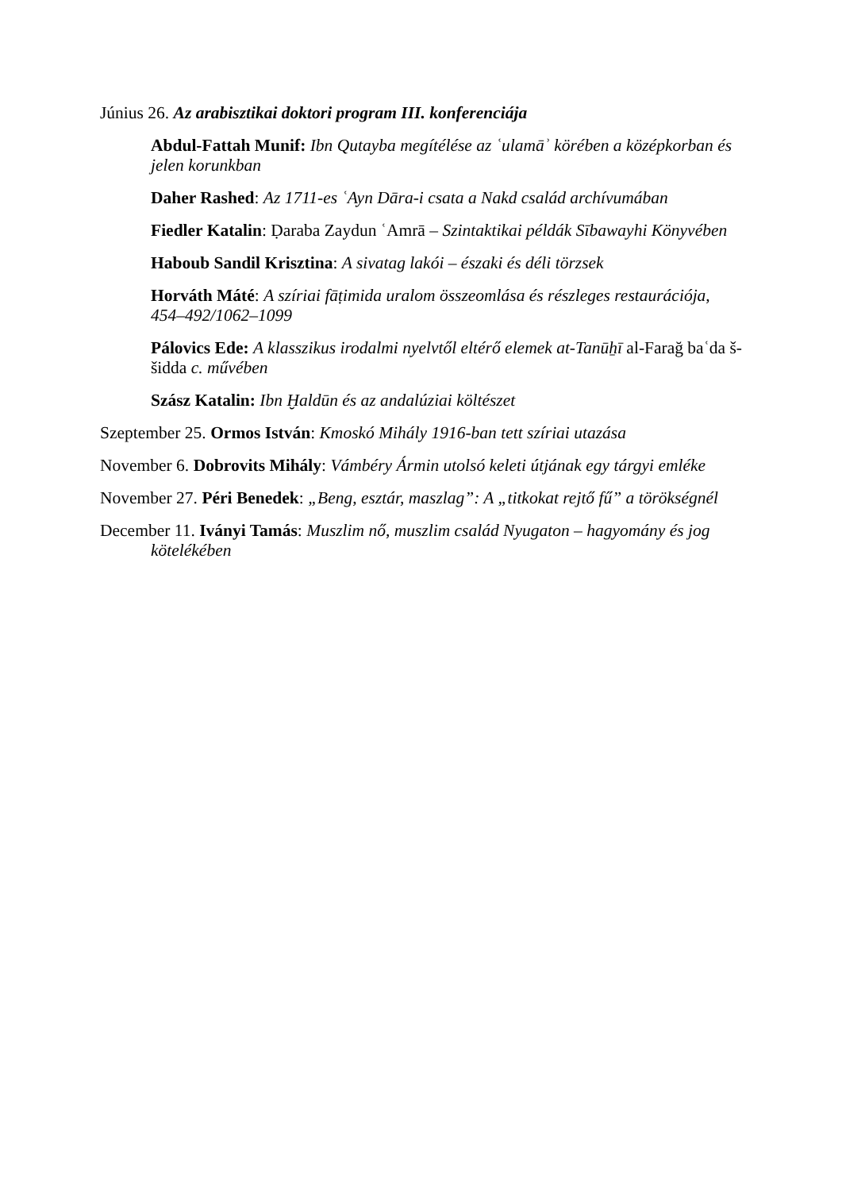Június 26. Az arabisztikai doktori program III. konferenciája
Abdul-Fattah Munif: Ibn Qutayba megítélése az ʿulamāʾ körében a középkorban és jelen korunkban
Daher Rashed: Az 1711-es ʿAyn Dāra-i csata a Nakd család archívumában
Fiedler Katalin: Ḍaraba Zaydun ʿAmrā – Szintaktikai példák Sībawayhi Könyvében
Haboub Sandil Krisztina: A sivatag lakói – északi és déli törzsek
Horváth Máté: A szíriai fāṭimida uralom összeomlása és részleges restaurációja, 454–492/1062–1099
Pálovics Ede: A klasszikus irodalmi nyelvtől eltérő elemek at-Tanūẖī al-Farağ baʿda š-šidda c. művében
Szász Katalin: Ibn Ḫaldūn és az andalúziai költészet
Szeptember 25. Ormos István: Kmoskó Mihály 1916-ban tett szíriai utazása
November 6. Dobrovits Mihály: Vámbéry Ármin utolsó keleti útjának egy tárgyi emléke
November 27. Péri Benedek: „Beng, esztár, maszlag”: A „titkokat rejtő fű” a törökségnél
December 11. Iványi Tamás: Muszlim nő, muszlim család Nyugaton – hagyomány és jog kötelékében